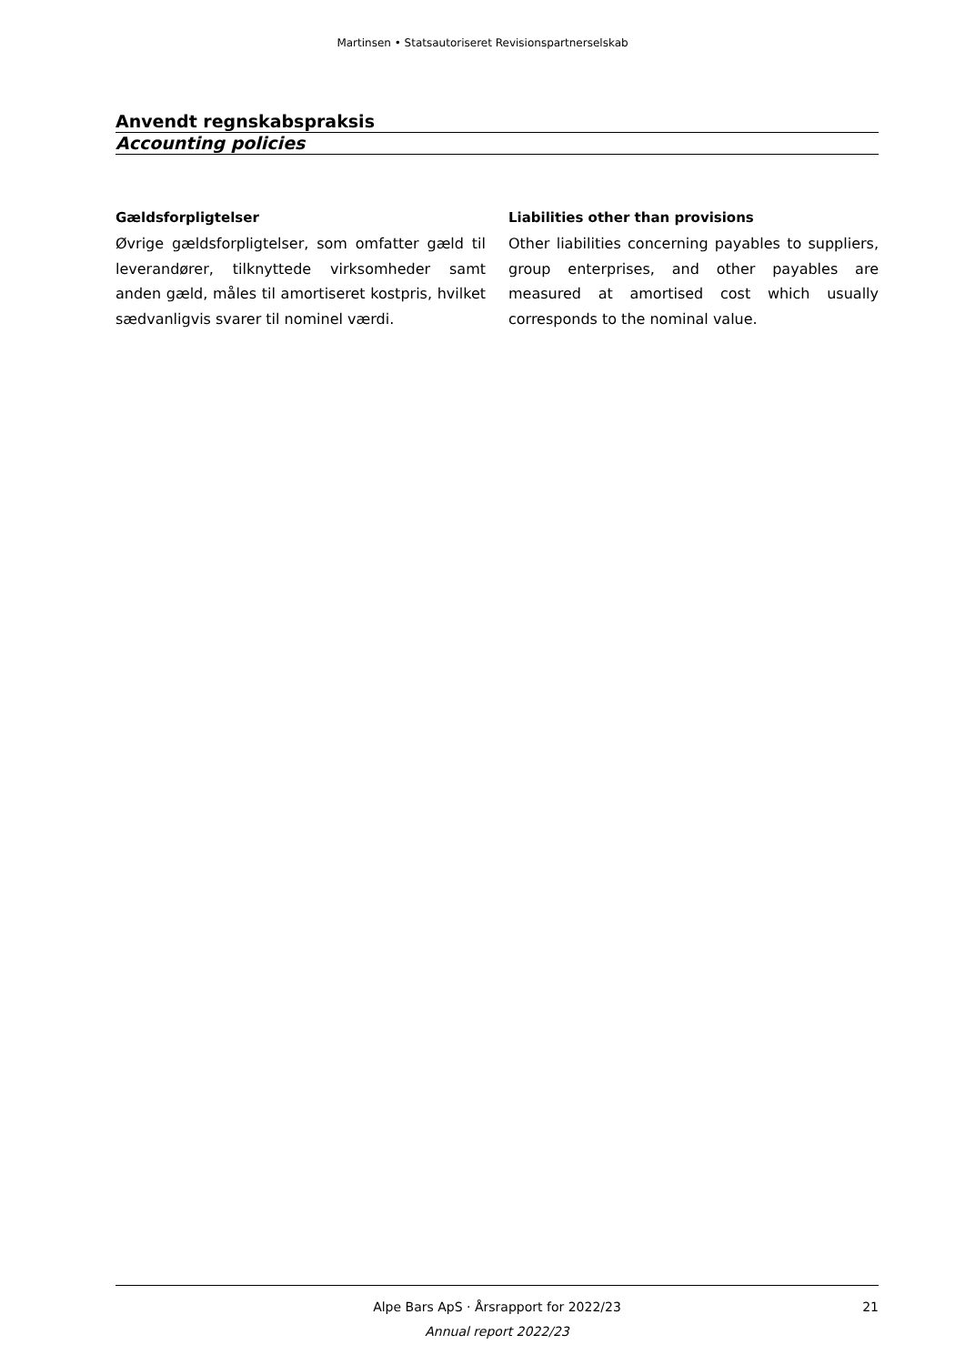Martinsen • Statsautoriseret Revisionspartnerselskab
Anvendt regnskabspraksis
Accounting policies
Gældsforpligtelser
Øvrige gældsforpligtelser, som omfatter gæld til leverandører, tilknyttede virksomheder samt anden gæld, måles til amortiseret kostpris, hvilket sædvanligvis svarer til nominel værdi.
Liabilities other than provisions
Other liabilities concerning payables to suppliers, group enterprises, and other payables are measured at amortised cost which usually corresponds to the nominal value.
Alpe Bars ApS · Årsrapport for 2022/23
21
Annual report 2022/23